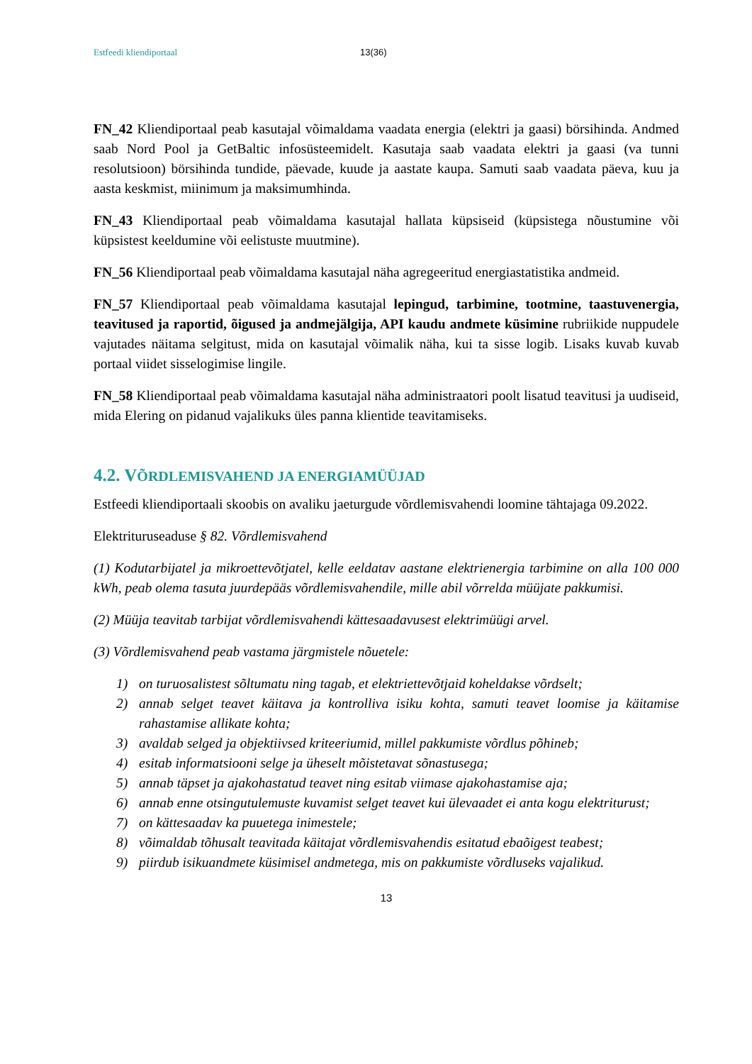Estfeedi kliendiportaal 13(36)
FN_42 Kliendiportaal peab kasutajal võimaldama vaadata energia (elektri ja gaasi) börsihinda. Andmed saab Nord Pool ja GetBaltic infosüsteemidelt. Kasutaja saab vaadata elektri ja gaasi (va tunni resolutsioon) börsihinda tundide, päevade, kuude ja aastate kaupa. Samuti saab vaadata päeva, kuu ja aasta keskmist, miinimum ja maksimumhinda.
FN_43 Kliendiportaal peab võimaldama kasutajal hallata küpsiseid (küpsistega nõustumine või küpsistest keeldumine või eelistuste muutmine).
FN_56 Kliendiportaal peab võimaldama kasutajal näha agregeeritud energiastatistika andmeid.
FN_57 Kliendiportaal peab võimaldama kasutajal lepingud, tarbimine, tootmine, taastuvenergia, teavitused ja raportid, õigused ja andmejälgija, API kaudu andmete küsimine rubriikide nuppudele vajutades näitama selgitust, mida on kasutajal võimalik näha, kui ta sisse logib. Lisaks kuvab kuvab portaal viidet sisselogimise lingile.
FN_58 Kliendiportaal peab võimaldama kasutajal näha administraatori poolt lisatud teavitusi ja uudiseid, mida Elering on pidanud vajalikuks üles panna klientide teavitamiseks.
4.2. VÕRDLEMISVAHEND JA ENERGIAMÜÜJAD
Estfeedi kliendiportaali skoobis on avaliku jaeturgude võrdlemisvahendi loomine tähtajaga 09.2022.
Elektrituruseaduse § 82. Võrdlemisvahend
(1) Kodutarbijatel ja mikroettevõtjatel, kelle eeldatav aastane elektrienergia tarbimine on alla 100 000 kWh, peab olema tasuta juurdepääs võrdlemisvahendile, mille abil võrrelda müüjate pakkumisi.
(2) Müüja teavitab tarbijat võrdlemisvahendi kättesaadavusest elektrimüügi arvel.
(3) Võrdlemisvahend peab vastama järgmistele nõuetele:
1) on turuosalistest sõltumatu ning tagab, et elektriettevõtjaid koheldakse võrdselt;
2) annab selget teavet käitava ja kontrolliva isiku kohta, samuti teavet loomise ja käitamise rahastamise allikate kohta;
3) avaldab selged ja objektiivsed kriteeriumid, millel pakkumiste võrdlus põhineb;
4) esitab informatsiooni selge ja üheselt mõistetavat sõnastusega;
5) annab täpset ja ajakohastatud teavet ning esitab viimase ajakohastamise aja;
6) annab enne otsingutulemuste kuvamist selget teavet kui ülevaadet ei anta kogu elektriturust;
7) on kättesaadav ka puuetega inimestele;
8) võimaldab tõhusalt teavitada käitajat võrdlemisvahendis esitatud ebaõigest teabest;
9) piirdub isikuandmete küsimisel andmetega, mis on pakkumiste võrdluseks vajalikud.
13